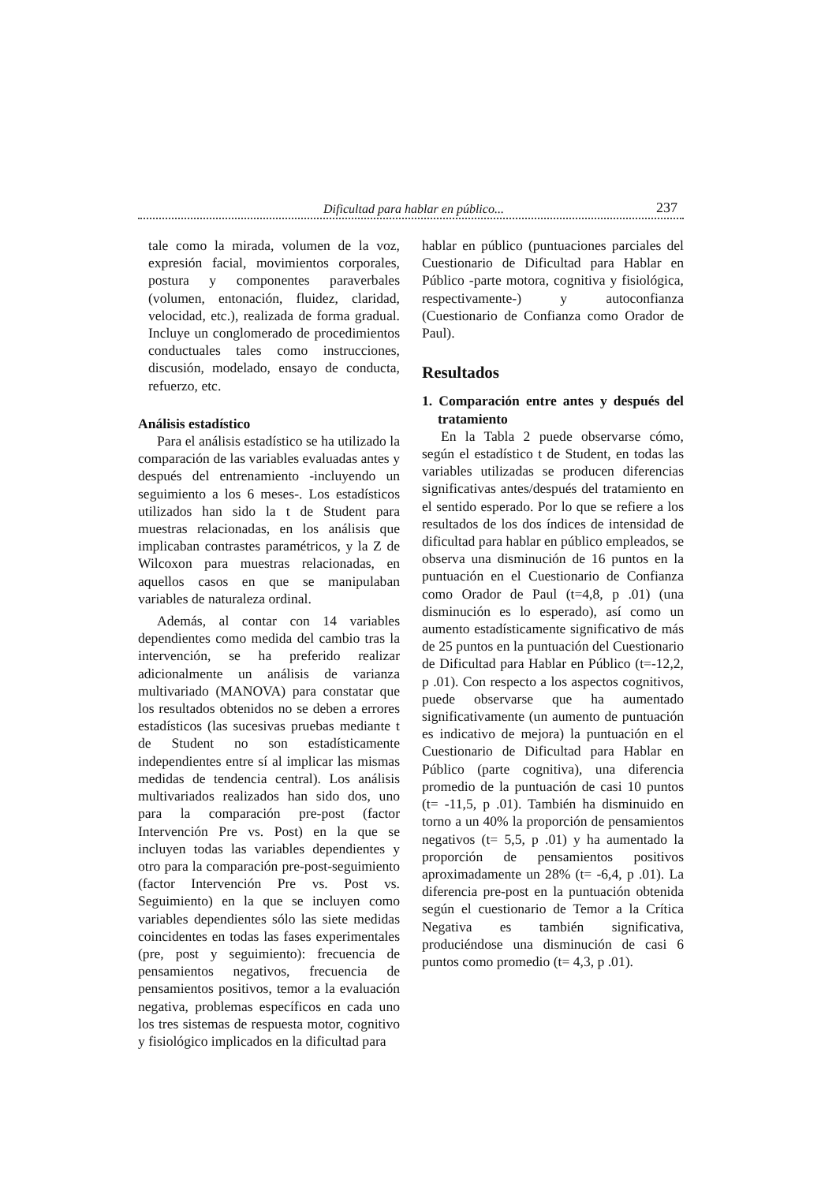Dificultad para hablar en público... 237
tale como la mirada, volumen de la voz, expresión facial, movimientos corporales, postura y componentes paraverbales (volumen, entonación, fluidez, claridad, velocidad, etc.), realizada de forma gradual. Incluye un conglomerado de procedimientos conductuales tales como instrucciones, discusión, modelado, ensayo de conducta, refuerzo, etc.
Análisis estadístico
Para el análisis estadístico se ha utilizado la comparación de las variables evaluadas antes y después del entrenamiento -incluyendo un seguimiento a los 6 meses-. Los estadísticos utilizados han sido la t de Student para muestras relacionadas, en los análisis que implicaban contrastes paramétricos, y la Z de Wilcoxon para muestras relacionadas, en aquellos casos en que se manipulaban variables de naturaleza ordinal.
Además, al contar con 14 variables dependientes como medida del cambio tras la intervención, se ha preferido realizar adicionalmente un análisis de varianza multivariado (MANOVA) para constatar que los resultados obtenidos no se deben a errores estadísticos (las sucesivas pruebas mediante t de Student no son estadísticamente independientes entre sí al implicar las mismas medidas de tendencia central). Los análisis multivariados realizados han sido dos, uno para la comparación pre-post (factor Intervención Pre vs. Post) en la que se incluyen todas las variables dependientes y otro para la comparación pre-post-seguimiento (factor Intervención Pre vs. Post vs. Seguimiento) en la que se incluyen como variables dependientes sólo las siete medidas coincidentes en todas las fases experimentales (pre, post y seguimiento): frecuencia de pensamientos negativos, frecuencia de pensamientos positivos, temor a la evaluación negativa, problemas específicos en cada uno los tres sistemas de respuesta motor, cognitivo y fisiológico implicados en la dificultad para
hablar en público (puntuaciones parciales del Cuestionario de Dificultad para Hablar en Público -parte motora, cognitiva y fisiológica, respectivamente-) y autoconfianza (Cuestionario de Confianza como Orador de Paul).
Resultados
1. Comparación entre antes y después del tratamiento
En la Tabla 2 puede observarse cómo, según el estadístico t de Student, en todas las variables utilizadas se producen diferencias significativas antes/después del tratamiento en el sentido esperado. Por lo que se refiere a los resultados de los dos índices de intensidad de dificultad para hablar en público empleados, se observa una disminución de 16 puntos en la puntuación en el Cuestionario de Confianza como Orador de Paul (t=4,8, p .01) (una disminución es lo esperado), así como un aumento estadísticamente significativo de más de 25 puntos en la puntuación del Cuestionario de Dificultad para Hablar en Público (t=-12,2, p .01). Con respecto a los aspectos cognitivos, puede observarse que ha aumentado significativamente (un aumento de puntuación es indicativo de mejora) la puntuación en el Cuestionario de Dificultad para Hablar en Público (parte cognitiva), una diferencia promedio de la puntuación de casi 10 puntos (t= -11,5, p .01). También ha disminuido en torno a un 40% la proporción de pensamientos negativos (t= 5,5, p .01) y ha aumentado la proporción de pensamientos positivos aproximadamente un 28% (t= -6,4, p .01). La diferencia pre-post en la puntuación obtenida según el cuestionario de Temor a la Crítica Negativa es también significativa, produciéndose una disminución de casi 6 puntos como promedio (t= 4,3, p .01).